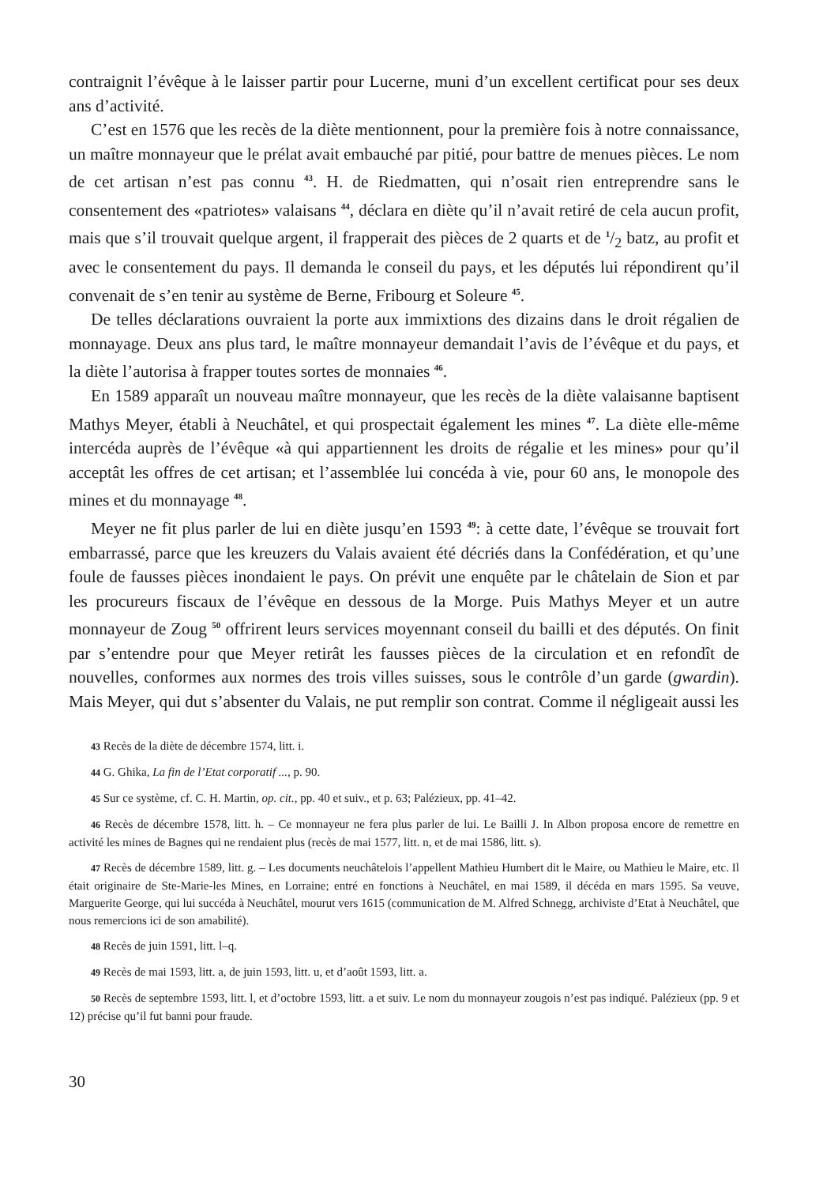contraignit l’évêque à le laisser partir pour Lucerne, muni d’un excellent certificat pour ses deux ans d’activité.
C’est en 1576 que les recès de la diète mentionnent, pour la première fois à notre connaissance, un maître monnayeur que le prélat avait embauché par pitié, pour battre de menues pièces. Le nom de cet artisan n’est pas connu <sup>43</sup>. H. de Riedmatten, qui n’osait rien entreprendre sans le consentement des «patriotes» valaisans <sup>44</sup>, déclara en diète qu’il n’avait retiré de cela aucun profit, mais que s’il trouvait quelque argent, il frapperait des pièces de 2 quarts et de 1/2 batz, au profit et avec le consentement du pays. Il demanda le conseil du pays, et les députés lui répondirent qu’il convenait de s’en tenir au système de Berne, Fribourg et Soleure <sup>45</sup>.
De telles déclarations ouvraient la porte aux immixtions des dizains dans le droit régalien de monnayage. Deux ans plus tard, le maître monnayeur demandait l’avis de l’évêque et du pays, et la diète l’autorisa à frapper toutes sortes de monnaies <sup>46</sup>.
En 1589 apparaît un nouveau maître monnayeur, que les recès de la diète valaisanne baptisent Mathys Meyer, établi à Neuchâtel, et qui prospectait également les mines <sup>47</sup>. La diète elle-même intercéda auprès de l’évêque «à qui appartiennent les droits de régalie et les mines» pour qu’il acceptât les offres de cet artisan; et l’assemblée lui concéda à vie, pour 60 ans, le monopole des mines et du monnayage <sup>48</sup>.
Meyer ne fit plus parler de lui en diète jusqu’en 1593 <sup>49</sup>: à cette date, l’évêque se trouvait fort embarrassé, parce que les kreuzers du Valais avaient été décriés dans la Confédération, et qu’une foule de fausses pièces inondaient le pays. On prévit une enquête par le châtelain de Sion et par les procureurs fiscaux de l’évêque en dessous de la Morge. Puis Mathys Meyer et un autre monnayeur de Zoug <sup>50</sup> offrirent leurs services moyennant conseil du bailli et des députés. On finit par s’entendre pour que Meyer retirât les fausses pièces de la circulation et en refondît de nouvelles, conformes aux normes des trois villes suisses, sous le contrôle d’un garde (gwardin). Mais Meyer, qui dut s’absenter du Valais, ne put remplir son contrat. Comme il négligeait aussi les
43 Recès de la diète de décembre 1574, litt. i.
44 G. Ghika, La fin de l’Etat corporatif ..., p. 90.
45 Sur ce système, cf. C. H. Martin, op. cit., pp. 40 et suiv., et p. 63; Palézieux, pp. 41–42.
46 Recès de décembre 1578, litt. h. – Ce monnayeur ne fera plus parler de lui. Le Bailli J. In Albon proposa encore de remettre en activité les mines de Bagnes qui ne rendaient plus (recès de mai 1577, litt. n, et de mai 1586, litt. s).
47 Recès de décembre 1589, litt. g. – Les documents neuchâtelois l’appellent Mathieu Humbert dit le Maire, ou Mathieu le Maire, etc. Il était originaire de Ste-Marie-les Mines, en Lorraine; entré en fonctions à Neuchâtel, en mai 1589, il décéda en mars 1595. Sa veuve, Marguerite George, qui lui succéda à Neuchâtel, mourut vers 1615 (communication de M. Alfred Schnegg, archiviste d’Etat à Neuchâtel, que nous remercions ici de son amabilité).
48 Recès de juin 1591, litt. l–q.
49 Recès de mai 1593, litt. a, de juin 1593, litt. u, et d’août 1593, litt. a.
50 Recès de septembre 1593, litt. l, et d’octobre 1593, litt. a et suiv. Le nom du monnayeur zougois n’est pas indiqué. Palézieux (pp. 9 et 12) précise qu’il fut banni pour fraude.
30